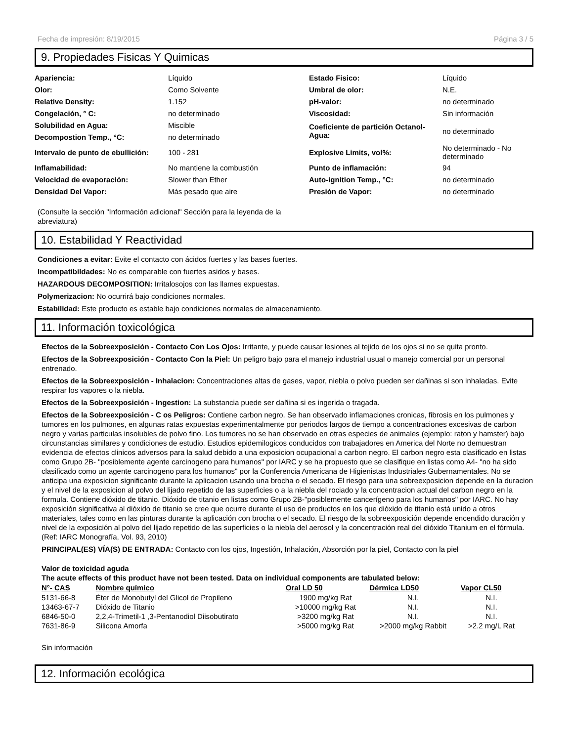Fecha de impresión: 8/19/2015 Página 3 / 5
9. Propiedades Fisicas Y Quimicas
| Apariencia: | Líquido | Estado Fisico: | Líquido |
| Olor: | Como Solvente | Umbral de olor: | N.E. |
| Relative Density: | 1.152 | pH-valor: | no determinado |
| Congelación, ° C: | no determinado | Viscosidad: | Sin información |
| Solubilidad en Agua: | Miscible | Coeficiente de partición Octanol-Agua: | no determinado |
| Decompostion Temp., °C: | no determinado | | |
| Intervalo de punto de ebullición: | 100 - 281 | Explosive Limits, vol%: | No determinado - No determinado |
| Inflamabilidad: | No mantiene la combustión | Punto de inflamación: | 94 |
| Velocidad de evaporación: | Slower than Ether | Auto-ignition Temp., °C: | no determinado |
| Densidad Del Vapor: | Más pesado que aire | Presión de Vapor: | no determinado |
(Consulte la sección "Información adicional" Sección para la leyenda de la abreviatura)
10. Estabilidad Y Reactividad
Condiciones a evitar: Evite el contacto con ácidos fuertes y las bases fuertes.
Incompatibildades: No es comparable con fuertes asidos y bases.
HAZARDOUS DECOMPOSITION: Irritalosojos con las llames expuestas.
Polymerizacion: No ocurrirá bajo condiciones normales.
Estabilidad: Este producto es estable bajo condiciones normales de almacenamiento.
11. Información toxicológica
Efectos de la Sobreexposición - Contacto Con Los Ojos: Irritante, y puede causar lesiones al tejido de los ojos si no se quita pronto.
Efectos de la Sobreexposición - Contacto Con la Piel: Un peligro bajo para el manejo industrial usual o manejo comercial por un personal entrenado.
Efectos de la Sobreexposición - Inhalacion: Concentraciones altas de gases, vapor, niebla o polvo pueden ser dañinas si son inhaladas. Evite respirar los vapores o la niebla.
Efectos de la Sobreexposición - Ingestion: La substancia puede ser dañina si es ingerida o tragada.
Efectos de la Sobreexposición - C os Peligros: Contiene carbon negro. Se han observado inflamaciones cronicas, fibrosis en los pulmones y tumores en los pulmones, en algunas ratas expuestas experimentalmente por periodos largos de tiempo a concentraciones excesivas de carbon negro y varias particulas insolubles de polvo fino. Los tumores no se han observado en otras especies de animales (ejemplo: raton y hamster) bajo circunstancias similares y condiciones de estudio. Estudios epidemilogicos conducidos con trabajadores en America del Norte no demuestran evidencia de efectos clinicos adversos para la salud debido a una exposicion ocupacional a carbon negro. El carbon negro esta clasificado en listas como Grupo 2B- "posiblemente agente carcinogeno para humanos" por IARC y se ha propuesto que se clasifique en listas como A4- "no ha sido clasificado como un agente carcinogeno para los humanos" por la Conferencia Americana de Higienistas Industriales Gubernamentales. No se anticipa una exposicion significante durante la aplicacion usando una brocha o el secado. El riesgo para una sobreexposicion depende en la duracion y el nivel de la exposicion al polvo del lijado repetido de las superficies o a la niebla del rociado y la concentracion actual del carbon negro en la formula. Contiene dióxido de titanio. Dióxido de titanio en listas como Grupo 2B-"posiblemente cancerígeno para los humanos" por IARC. No hay exposición significativa al dióxido de titanio se cree que ocurre durante el uso de productos en los que dióxido de titanio está unido a otros materiales, tales como en las pinturas durante la aplicación con brocha o el secado. El riesgo de la sobreexposición depende encendido duración y nivel de la exposición al polvo del lijado repetido de las superficies o la niebla del aerosol y la concentración real del dióxido Titanium en el fórmula. (Ref: IARC Monografía, Vol. 93, 2010)
PRINCIPAL(ES) VÍA(S) DE ENTRADA: Contacto con los ojos, Ingestión, Inhalación, Absorción por la piel, Contacto con la piel
Valor de toxicidad aguda
The acute effects of this product have not been tested. Data on individual components are tabulated below:
| N°- CAS | Nombre químico | Oral LD 50 | Dérmica LD50 | Vapor CL50 |
| --- | --- | --- | --- | --- |
| 5131-66-8 | Éter de Monobutyl del Glicol de Propileno | 1900 mg/kg Rat | N.I. | N.I. |
| 13463-67-7 | Dióxido de Titanio | >10000 mg/kg Rat | N.I. | N.I. |
| 6846-50-0 | 2,2,4-Trimetil-1 ,3-Pentanodiol Diisobutirato | >3200 mg/kg Rat | N.I. | N.I. |
| 7631-86-9 | Silicona Amorfa | >5000 mg/kg Rat | >2000 mg/kg Rabbit | >2.2 mg/L Rat |
Sin información
12. Información ecológica